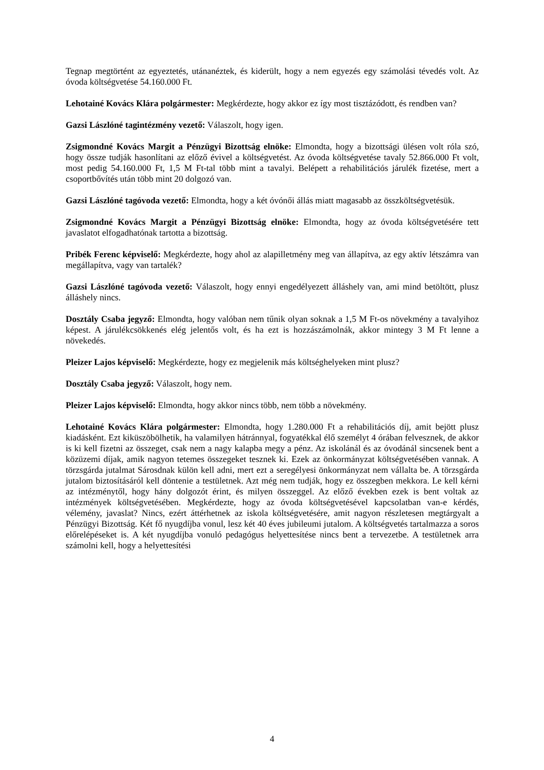Tegnap megtörtént az egyeztetés, utánanéztek, és kiderült, hogy a nem egyezés egy számolási tévedés volt. Az óvoda költségvetése 54.160.000 Ft.
Lehotainé Kovács Klára polgármester: Megkérdezte, hogy akkor ez így most tisztázódott, és rendben van?
Gazsi Lászlóné tagintézmény vezető: Válaszolt, hogy igen.
Zsigmondné Kovács Margit a Pénzügyi Bizottság elnöke: Elmondta, hogy a bizottsági ülésen volt róla szó, hogy össze tudják hasonlítani az előző évivel a költségvetést. Az óvoda költségvetése tavaly 52.866.000 Ft volt, most pedig 54.160.000 Ft, 1,5 M Ft-tal több mint a tavalyi. Belépett a rehabilitációs járulék fizetése, mert a csoportbővítés után több mint 20 dolgozó van.
Gazsi Lászlóné tagóvoda vezető: Elmondta, hogy a két óvónői állás miatt magasabb az összköltségvetésük.
Zsigmondné Kovács Margit a Pénzügyi Bizottság elnöke: Elmondta, hogy az óvoda költségvetésére tett javaslatot elfogadhatónak tartotta a bizottság.
Pribék Ferenc képviselő: Megkérdezte, hogy ahol az alapilletmény meg van állapítva, az egy aktív létszámra van megállapítva, vagy van tartalék?
Gazsi Lászlóné tagóvoda vezető: Válaszolt, hogy ennyi engedélyezett álláshely van, ami mind betöltött, plusz álláshely nincs.
Dosztály Csaba jegyző: Elmondta, hogy valóban nem tűnik olyan soknak a 1,5 M Ft-os növekmény a tavalyihoz képest. A járulékcsökkenés elég jelentős volt, és ha ezt is hozzászámolnák, akkor mintegy 3 M Ft lenne a növekedés.
Pleizer Lajos képviselő: Megkérdezte, hogy ez megjelenik más költséghelyeken mint plusz?
Dosztály Csaba jegyző: Válaszolt, hogy nem.
Pleizer Lajos képviselő: Elmondta, hogy akkor nincs több, nem több a növekmény.
Lehotainé Kovács Klára polgármester: Elmondta, hogy 1.280.000 Ft a rehabilitációs díj, amit bejött plusz kiadásként. Ezt kiküszöbölhetik, ha valamilyen hátránnyal, fogyatékkal élő személyt 4 órában felvesznek, de akkor is ki kell fizetni az összeget, csak nem a nagy kalapba megy a pénz. Az iskolánál és az óvodánál sincsenek bent a közüzemi díjak, amik nagyon tetemes összegeket tesznek ki. Ezek az önkormányzat költségvetésében vannak. A törzsgárda jutalmat Sárosdnak külön kell adni, mert ezt a seregélyesi önkormányzat nem vállalta be. A törzsgárda jutalom biztosításáról kell döntenie a testületnek. Azt még nem tudják, hogy ez összegben mekkora. Le kell kérni az intézménytől, hogy hány dolgozót érint, és milyen összeggel. Az előző években ezek is bent voltak az intézmények költségvetésében. Megkérdezte, hogy az óvoda költségvetésével kapcsolatban van-e kérdés, vélemény, javaslat? Nincs, ezért áttérhetnek az iskola költségvetésére, amit nagyon részletesen megtárgyalt a Pénzügyi Bizottság. Két fő nyugdíjba vonul, lesz két 40 éves jubileumi jutalom. A költségvetés tartalmazza a soros előrelépéseket is. A két nyugdíjba vonuló pedagógus helyettesítése nincs bent a tervezetbe. A testületnek arra számolni kell, hogy a helyettesítési
4